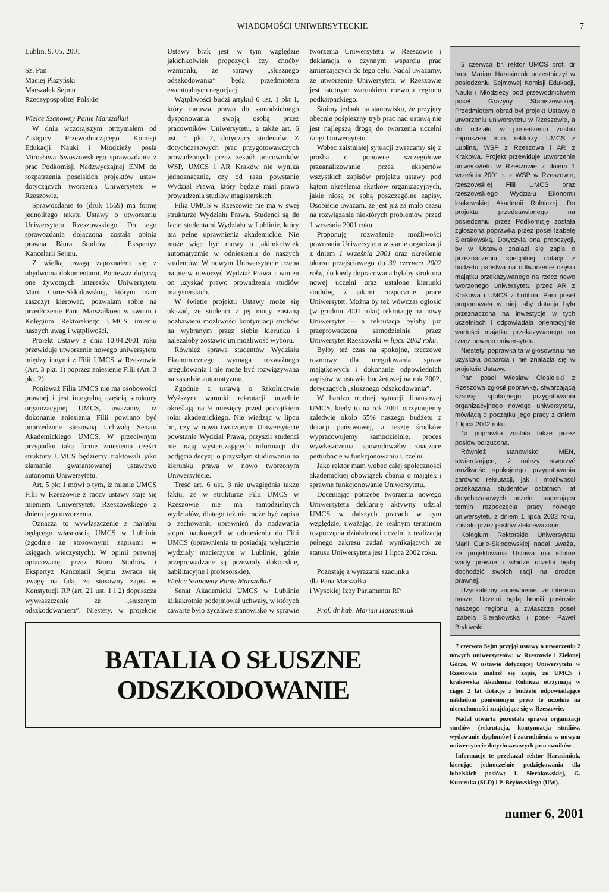WIADOMOŚCI UNIWERSYTECKIE 7
Lublin, 9. 05. 2001
Sz. Pan
Maciej Płażyński
Marszałek Sejmu
Rzeczypospolitej Polskiej
Wielce Szanowny Panie Marszałku!
W dniu wczorajszym otrzymałem od Zastępcy Przewodniczącego Komisji Edukacji Nauki i Młodzieży posła Mirosława Swoszowskiego sprawozdanie z prac Podkomisji Nadzwyczajnej ENM do rozpatrzenia poselskich projektów ustaw dotyczących tworzenia Uniwersytetu w Rzeszowie.
Sprawozdanie to (druk 1569) ma formę jednolitego tekstu Ustawy o utworzeniu Uniwersytetu Rzeszowskiego. Do tego sprawozdania dołączona została opinia prawna Biura Studiów i Ekspertyz Kancelarii Sejmu.
Z wielką uwagą zapoznałem się z obydwoma dokumentami. Ponieważ dotyczą one żywotnych interesów Uniwersytetu Marii Curie-Skłodowskiej, którym mam zaszczyt kierować, pozwalam sobie na przedłożenie Panu Marszałkowi w swoim i Kolegium Rektorskiego UMCS imieniu naszych uwag i wątpliwości.
Projekt Ustawy z dnia 10.04.2001 roku przewiduje utworzenie nowego uniwersytetu między innymi z Filii UMCS w Rzeszowie (Art. 3 pkt. 1) poprzez zniesienie Filii (Art. 3 pkt. 2).
Ponieważ Filia UMCS nie ma osobowości prawnej i jest integralną częścią struktury organizacyjnej UMCS, uważamy, iż dokonanie zniesienia Filii powinno być poprzedzone stosowną Uchwałą Senatu Akademickiego UMCS. W przeciwnym przypadku taką formę zniesienia części struktury UMCS będziemy traktowali jako złamanie gwarantowanej ustawowo autonomii Uniwersytetu.
Art. 5 pkt 1 mówi o tym, iż mienie UMCS Filii w Rzeszowie z mocy ustawy staje się mieniem Uniwersytetu Rzeszowskiego z dniem jego utworzenia.
Oznacza to wywłaszczenie z majątku będącego własnością UMCS w Lublinie (zgodnie ze stosownymi zapisami w księgach wieczystych). W opinii prawnej opracowanej przez Biuro Studiów i Ekspertyz Kancelarii Sejmu zwraca się uwagę na fakt, że stosowny zapis w Konstytucji RP (art. 21 ust. 1 i 2) dopuszcza wywłaszczenie ze „słusznym odszkodowaniem”. Niestety, w projekcie Ustawy brak jest w tym względzie jakichkolwiek propozycji czy choćby wzmianki, że sprawy „słusznego odszkodowania” będą przedmiotem ewentualnych negocjacji.
Wątpliwości budzi artykuł 6 ust. 1 pkt 1, który narusza prawo do samodzielnego dysponowania swoją osobą przez pracowników Uniwersytetu, a także art. 6 ust. 1 pkt 2, dotyczący studentów. Z dotychczasowych prac przygotowawczych prowadzonych przez zespół pracowników WSP, UMCS i AR Kraków nie wynika jednoznacznie, czy od razu powstanie Wydział Prawa, który będzie miał prawo prowadzenia studiów magisterskich.
Filia UMCS w Rzeszowie nie ma w swej strukturze Wydziału Prawa. Studenci są de facto studentami Wydziału w Lublinie, który ma pełne uprawnienia akademickie. Nie może więc być mowy o jakimkolwiek automatyzmie w odniesieniu do naszych studentów. W nowym Uniwersytecie trzeba najpierw utworzyć Wydział Prawa i winien on uzyskać prawo prowadzenia studiów magisterskich.
W świetle projektu Ustawy może się okazać, że studenci z jej mocy zostaną pozbawieni możliwości kontynuacji studiów na wybranym przez siebie kierunku i należałoby zostawić im możliwość wyboru.
Również sprawa studentów Wydziału Ekonomicznego wymaga rozważnego uregulowania i nie może być rozwiązywana na zasadzie automatyzmu.
Zgodnie z ustawą o Szkolnictwie Wyższym warunki rekrutacji uczelnie określają na 9 miesięcy przed początkiem roku akademickiego. Nie wiedząc w lipcu br., czy w nowo tworzonym Uniwersytecie powstanie Wydział Prawa, przyszli studenci nie mają wystarczających informacji do podjęcia decyzji o przyszłym studiowaniu na kierunku prawa w nowo tworzonym Uniwersytecie.
Treść art. 6 ust. 3 nie uwzględnia także faktu, że w strukturze Filii UMCS w Rzeszowie nie ma samodzielnych wydziałów, dlatego też nie może być zapisu o zachowaniu uprawnień do nadawania stopni naukowych w odniesieniu do Filii UMCS (uprawnienia te posiadają wyłącznie wydziały macierzyste w Lublinie, gdzie przeprowadzane są przewody doktorskie, habilitacyjne i profesorskie).
Wielce Szanowny Panie Marszałku!
Senat Akademicki UMCS w Lublinie kilkakrotnie podejmował uchwały, w których zawarte było życzliwe stanowisko w sprawie tworzenia Uniwersytetu w Rzeszowie i deklaracja o czynnym wsparciu prac zmierzających do tego celu. Nadal uważamy, że utworzenie Uniwersytetu w Rzeszowie jest istotnym warunkiem rozwoju regionu podkarpackiego.
Stoimy jednak na stanowisku, że przyjęty obecnie pośpieszny tryb prac nad ustawą nie jest najlepszą drogą do tworzenia uczelni rangi Uniwersytetu.
Wobec zaistniałej sytuacji zwracamy się z prośbą o ponowne szczegółowe przeanalizowanie przez ekspertów wszystkich zapisów projektu ustawy pod kątem określenia skutków organizacyjnych, jakie niosą ze sobą poszczególne zapisy. Osobiście uważam, że jest już za mało czasu na rozwiązanie niektórych problemów przed 1 września 2001 roku.
Proponuję rozważenie możliwości powołania Uniwersytetu w stanie organizacji z dniem 1 września 2001 oraz określenie okresu przejściowego do 30 czerwca 2002 roku, do kiedy dopracowana byłaby struktura nowej uczelni oraz ustalone kierunki studiów, z jakimi rozpocznie pracę Uniwersytet. Można by też wówczas ogłosić (w grudniu 2001 roku) rekrutację na nowy Uniwersytet – a rekrutacja byłaby już przeprowadzona samodzielnie przez Uniwersytet Rzeszowski w lipcu 2002 roku.
Byłby też czas na spokojne, rzeczowe rozmowy dla uregulowania spraw majątkowych i dokonanie odpowiednich zapisów w ustawie budżetowej na rok 2002, dotyczących „słusznego odszkodowania”.
W bardzo trudnej sytuacji finansowej UMCS, kiedy to na rok 2001 otrzymujemy zaledwie około 65% naszego budżetu z dotacji państwowej, a resztę środków wypracowujemy samodzielnie, proces wywłaszczenia spowodowałby znaczące perturbacje w funkcjonowaniu Uczelni.
Jako rektor mam wobec całej społeczności akademickiej obowiązek dbania o majątek i sprawne funkcjonowanie Uniwersytetu.
Doceniając potrzebę tworzenia nowego Uniwersytetu deklaruję aktywny udział UMCS w dalszych pracach w tym względzie, uważając, że realnym terminem rozpoczęcia działalności uczelni z realizacją pełnego zakresu zadań wynikających ze statusu Uniwersytetu jest 1 lipca 2002 roku.
Pozostaję z wyrazami szacunku
dla Pana Marszałka
i Wysokiej Izby Parlamentu RP
Prof. dr hab. Marian Harasimiuk
BATALIA O SŁUSZNE ODSZKODOWANIE
5 czerwca br. rektor UMCS prof. dr hab. Marian Harasimiuk uczestniczył w posiedzeniu Sejmowej Komisji Edukacji, Nauki i Młodzieży pod przewodnictwem poseł Grażyny Staniszewskiej. Przedmiotem obrad był projekt Ustawy o utworzeniu uniwersytetu w Rzeszowie, a do udziału w posiedzeniu zostali zaproszeni m.in. rektorzy: UMCS z Lublina, WSP z Rzeszowa i AR z Krakowa. Projekt przewiduje utworzenie uniwersytetu w Rzeszowie z dniem 1 września 2001 r. z WSP w Rzeszowie, rzeszowskiej Filii UMCS oraz rzeszowskiego Wydziału Ekonomii krakowskiej Akademii Rolniczej. Do projektu przedstawionego na posiedzeniu przez Podkomisję została zgłoszona poprawka przez poseł Izabelę Sierakowską. Dotyczyła ona propozycji, by w Ustawie znalazł się zapis o przeznaczeniu specjalnej dotacji z budżetu państwa na odtworzenie części majątku przekazywanego na rzecz nowo tworzonego uniwersytetu przez AR z Krakowa i UMCS z Lublina. Pani poseł proponowała w niej, aby dotacja była przeznaczona na inwestycje w tych uczelniach i odpowiadała orientacyjnie wartości majątku przekazywanego na rzecz nowego uniwersytetu.
Niestety, poprawka ta w głosowaniu nie uzyskała poparcia i nie znalazła się w projekcie Ustawy.
Pan poseł Wiesław Ciesielski z Rzeszowa zgłosił poprawkę, stwarzającą szansę spokojnego przygotowania organizacyjnego nowego uniwersytetu, mówiącą o początku jego pracy z dniem 1 lipca 2002 roku.
Ta poprawka została także przez posłów odrzucona.
Również stanowisko MEN, stwierdzające, iż należy stworzyć możliwość spokojnego przygotowania zarówno rekrutacji, jak i możliwości przekazania studentów ostatnich lat dotychczasowych uczelni, sugerująca termin rozpoczęcia pracy nowego uniwersytetu z dniem 1 lipca 2002 roku, zostało przez posłów zlekceważone.
Kolegium Rektorskie Uniwersytetu Marii Curie-Skłodowskiej nadal uważa, że projektowana Ustawa ma istotne wady prawne i władze uczelni będą dochodzić swoich racji na drodze prawnej.
Uzyskaliśmy zapewnienie, że interesu naszej Uczelni będą bronili posłowie naszego regionu, a zwłaszcza poseł Izabela Sierakowska i poseł Paweł Bryłowski.
7 czerwca Sejm przyjął ustawy o utworzeniu 2 nowych uniwersytetów: w Rzeszowie i Zielonej Górze. W ustawie dotyczącej Uniwersytetu w Rzeszowie znalazł się zapis, że UMCS i krakowska Akademia Rolnicza otrzymają w ciągu 2 lat dotacje z budżetu odpowiadające nakładom poniesionym przez te uczelnie na nieruchomości znajdujące się w Rzeszowie.
Nadal otwarta pozostała sprawa organizacji studiów (rekrutacja, kontynuacja studiów, wydawanie dyplomów) i zatrudnienia w nowym uniwersytecie dotychczasowych pracowników.
Informacje te przekazał rektor Harasimiuk, kierując jednocześnie podziękowania dla lubelskich posłów: I. Sierakowskiej, G. Kurczuka (SLD) i P. Bryłowskiego (UW).
numer 6, 2001